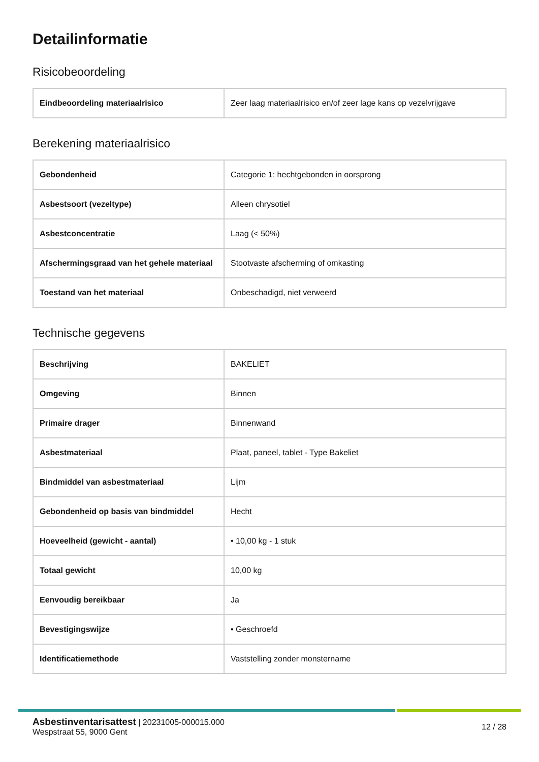Detailinformatie
Risicobeoordeling
| Eindbeoordeling materiaalrisico | Zeer laag materiaalrisico en/of zeer lage kans op vezelvrijgave |
Berekening materiaalrisico
| Gebondenheid | Categorie 1: hechtgebonden in oorsprong |
| Asbestsoort (vezeltype) | Alleen chrysotiel |
| Asbestconcentratie | Laag (< 50%) |
| Afschermingsgraad van het gehele materiaal | Stootvaste afscherming of omkasting |
| Toestand van het materiaal | Onbeschadigd, niet verweerd |
Technische gegevens
| Beschrijving | BAKELIET |
| Omgeving | Binnen |
| Primaire drager | Binnenwand |
| Asbestmateriaal | Plaat, paneel, tablet - Type Bakeliet |
| Bindmiddel van asbestmateriaal | Lijm |
| Gebondenheid op basis van bindmiddel | Hecht |
| Hoeveelheid (gewicht - aantal) | • 10,00 kg - 1 stuk |
| Totaal gewicht | 10,00 kg |
| Eenvoudig bereikbaar | Ja |
| Bevestigingswijze | • Geschroefd |
| Identificatiemethode | Vaststelling zonder monstername |
Asbestinventarisattest | 20231005-000015.000
Wespstraat 55, 9000 Gent
12 / 28